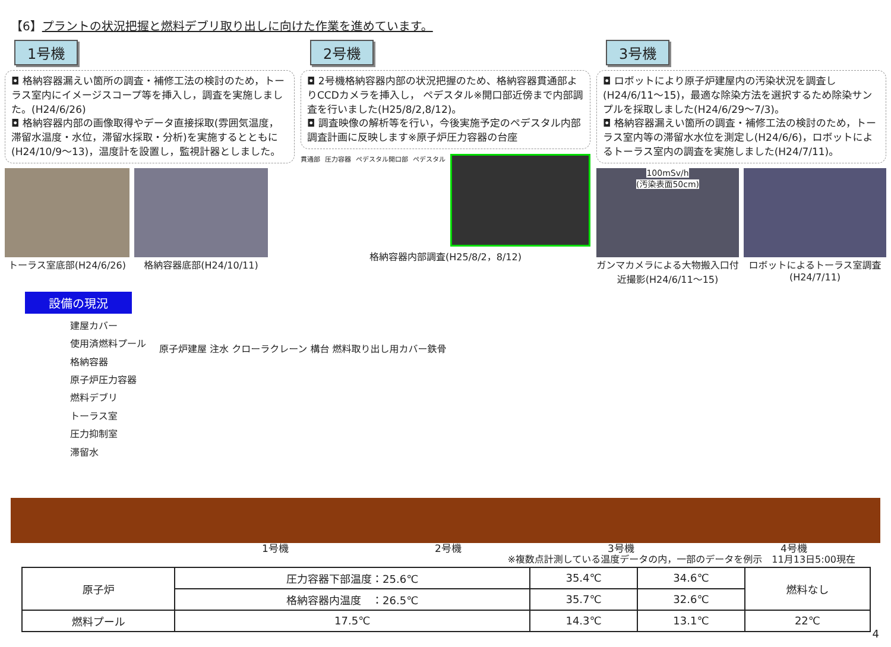【6】プラントの状況把握と燃料デブリ取り出しに向けた作業を進めています。
1号機
◘ 格納容器漏えい箇所の調査・補修工法の検討のため，トーラス室内にイメージスコープ等を挿入し，調査を実施しました。(H24/6/26)
◘ 格納容器内部の画像取得やデータ直接採取(雰囲気温度，滞留水温度・水位，滞留水採取・分析)を実施するとともに(H24/10/9～13)，温度計を設置し，監視計器としました。
トーラス室底部(H24/6/26) 格納容器底部(H24/10/11)
2号機
◘ 2号機格納容器内部の状況把握のため、格納容器貫通部よりCCDカメラを挿入し， ペデスタル※開口部近傍まで内部調査を行いました(H25/8/2,8/12)。
◘ 調査映像の解析等を行い，今後実施予定のペデスタル内部調査計画に反映します※原子炉圧力容器の台座
貫通部 圧力容器 ペデスタル開口部 ペデスタル
格納容器内部調査(H25/8/2，8/12)
3号機
◘ ロボットにより原子炉建屋内の汚染状況を調査し(H24/6/11～15)，最適な除染方法を選択するため除染サンプルを採取しました(H24/6/29～7/3)。
◘ 格納容器漏えい箇所の調査・補修工法の検討のため，トーラス室内等の滞留水水位を測定し(H24/6/6)，ロボットによるトーラス室内の調査を実施しました(H24/7/11)。
100mSv/h
(汚染表面50cm)
ガンマカメラによる大物搬入口付近撮影(H24/6/11～15)
ロボットによるトーラス室調査(H24/7/11)
設備の現況
建屋カバー
使用済燃料プール
格納容器
原子炉圧力容器
燃料デブリ
トーラス室
圧力抑制室
滞留水
原子炉建屋 注水 クローラクレーン 構台 燃料取り出し用カバー鉄骨
1号機 2号機 3号機 4号機
※複数点計測している温度データの内，一部のデータを例示　11月13日5:00現在
| 原子炉 | 圧力容器下部温度：25.6℃ | 35.4℃ | 34.6℃ | 燃料なし |
| | 格納容器内温度 ：26.5℃ | 35.7℃ | 32.6℃ | |
| 燃料プール | 17.5℃ | 14.3℃ | 13.1℃ | 22℃ |
4